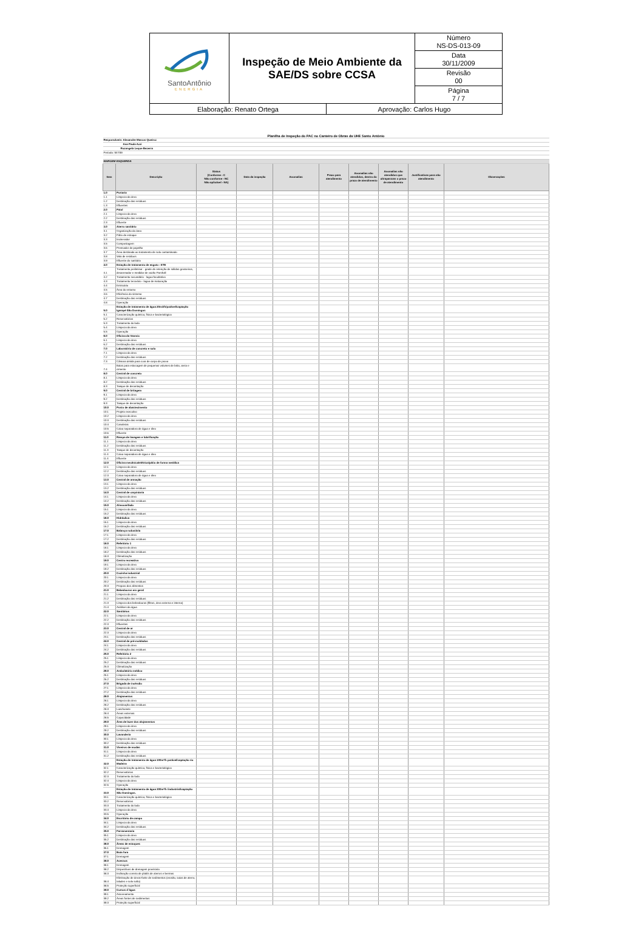| SantoAntônio ENERGIA | Inspeção de Meio Ambiente da SAE/DS sobre CCSA | Número NS-DS-013-09 |
| | | Data 30/11/2009 |
| | | Revisão 00 |
| | | Página 7 / 7 |
| Elaboração: Renato Ortega | Aprovação: Carlos Hugo |
| Planilha de Inspeção do PAC no Canteiro de Obras da UHE Santo Antônio | | | | | | | | | |
| Responsáveis: Alexandre Marcos Queiroz | | | | | | | | | |
| Ana Paula Azzi | | | | | | | | | |
| Rozangela Leque Bezerra | | | | | | | | | |
| Período: SET09 | | | | | | | | | |
| MARGEM ESQUERDA | | | | | | | | | |
| Item | Descrição | Status (Conforme - C Não conforme - NC Não aplicável - NA) | Data da inspeção | Anomalias | Prazo para atendimento | Anomalias não atendidos, dentro do prazo de atendimento | Anomalias não atendidos que ultrapassam o prazo de atendimento | Justificativas para não atendimento | Observações |
| 1.0 | Portaria | | | | | | | | |
| 1.1 | Limpeza da área | | | | | | | | |
| 1.2 | Destinação dos resíduos | | | | | | | | |
| 1.3 | Efluentes | | | | | | | | |
| 2.0 | Paiol | | | | | | | | |
| 2.1 | Limpeza da área | | | | | | | | |
| 2.2 | Destinação dos resíduos | | | | | | | | |
| 2.3 | Efluente | | | | | | | | |
| 3.0 | Aterro sanitário | | | | | | | | |
| 3.1 | Organização da área | | | | | | | | |
| 3.2 | Pátio de estoque | | | | | | | | |
| 3.3 | Incinerador | | | | | | | | |
| 3.5 | Compostagem | | | | | | | | |
| 3.6 | Prensador de papelão | | | | | | | | |
| 3.7 | Área destinada ao tratamento de solo contaminado | | | | | | | | |
| 3.8 | Vala de resíduos | | | | | | | | |
| 3.9 | Efluente do sanitário | | | | | | | | |
| 4.0 | Estação de tratamento de esgoto - ETE | | | | | | | | |
| 4.1 | Tratamento preliminar - grade de retenção de sólidos grosseiros, desarenador e medidor de vazão Parshall | | | | | | | | |
| 4.2 | Tratamento secundário - lagoa facultativa | | | | | | | | |
| 4.3 | Tratamento terceário - lagoa de maturação | | | | | | | | |
| 4.4 | Emissário | | | | | | | | |
| 4.5 | Área do entorno | | | | | | | | |
| 4.6 | Eficiência do sistema | | | | | | | | |
| 4.7 | Destinação dos resíduos | | | | | | | | |
| 4.8 | Operação | | | | | | | | |
| 5.0 | Estação de tratamento de água 20m3/h/potável/captação Igarapé São Domingos | | | | | | | | |
| 5.1 | Caracterização química, física e bacteriológica | | | | | | | | |
| 5.2 | Reservatórios | | | | | | | | |
| 5.3 | Tratamento do lodo | | | | | | | | |
| 5.4 | Limpeza da área | | | | | | | | |
| 5.5 | Operação | | | | | | | | |
| 6.0 | Oficina da Vanmix | | | | | | | | |
| 6.1 | Limpeza da área | | | | | | | | |
| 6.2 | Destinação dos resíduos | | | | | | | | |
| 7.0 | Laboratório de concreto e solo | | | | | | | | |
| 7.1 | Limpeza da área | | | | | | | | |
| 7.2 | Destinação dos resíduos | | | | | | | | |
| 7.3 | Câmara úmida para cura de corpo de prova | | | | | | | | |
| 7.4 | Baias para estocagem de pequenos volumes de brita, areia e cimento | | | | | | | | |
| 8.0 | Central de concreto | | | | | | | | |
| 8.1 | Limpeza da área | | | | | | | | |
| 8.2 | Destinação dos resíduos | | | | | | | | |
| 8.3 | Tanque de decantação | | | | | | | | |
| 9.0 | Central de britagem | | | | | | | | |
| 9.1 | Limpeza da área | | | | | | | | |
| 9.2 | Destinação dos resíduos | | | | | | | | |
| 9.3 | Tanque de decantação | | | | | | | | |
| 10.0 | Posto de abastecimento | | | | | | | | |
| 10.1 | Projeto executivo | | | | | | | | |
| 10.2 | Limpeza da área | | | | | | | | |
| 10.3 | Destinação dos resíduos | | | | | | | | |
| 10.4 | Canaletas | | | | | | | | |
| 10.5 | Caixa separadora de água e óleo | | | | | | | | |
| 10.6 | Efluente | | | | | | | | |
| 11.0 | Rampa de lavagem e lubrificação | | | | | | | | |
| 11.1 | Limpeza da área | | | | | | | | |
| 11.2 | Destinação dos resíduos | | | | | | | | |
| 11.3 | Tanque de decantação | | | | | | | | |
| 11.4 | Caixa separadora de água e óleo | | | | | | | | |
| 11.4 | Efluente | | | | | | | | |
| 12.0 | Oficina mecânica/elétrica/pátio de forma metálica | | | | | | | | |
| 12.1 | Limpeza da área | | | | | | | | |
| 12.2 | Destinação dos resíduos | | | | | | | | |
| 12.3 | Caixa separadora de água e óleo | | | | | | | | |
| 13.0 | Central de armação | | | | | | | | |
| 13.1 | Limpeza da área | | | | | | | | |
| 13.2 | Destinação dos resíduos | | | | | | | | |
| 14.0 | Central de carpintaria | | | | | | | | |
| 14.1 | Limpeza da área | | | | | | | | |
| 14.2 | Destinação dos resíduos | | | | | | | | |
| 15.0 | Almoxarifado | | | | | | | | |
| 15.1 | Limpeza da área | | | | | | | | |
| 15.2 | Destinação dos resíduos | | | | | | | | |
| 16.0 | Hidráulica | | | | | | | | |
| 16.1 | Limpeza da área | | | | | | | | |
| 16.2 | Destinação dos resíduos | | | | | | | | |
| 17.0 | Balança rodoviária | | | | | | | | |
| 17.1 | Limpeza da área | | | | | | | | |
| 17.2 | Destinação dos resíduos | | | | | | | | |
| 18.0 | Refeitório 1 | | | | | | | | |
| 18.1 | Limpeza da área | | | | | | | | |
| 18.2 | Destinação dos resíduos | | | | | | | | |
| 18.3 | Climatização | | | | | | | | |
| 19.0 | Centro recreativo | | | | | | | | |
| 19.1 | Limpeza da área | | | | | | | | |
| 19.2 | Destinação dos resíduos | | | | | | | | |
| 20.0 | Cozinha industrial | | | | | | | | |
| 20.1 | Limpeza da área | | | | | | | | |
| 20.2 | Destinação dos resíduos | | | | | | | | |
| 20.3 | Preparo dos alimentos | | | | | | | | |
| 21.0 | Bebedouros em geral | | | | | | | | |
| 21.1 | Limpeza da área | | | | | | | | |
| 21.2 | Destinação dos resíduos | | | | | | | | |
| 21.3 | Limpeza dos bebedouros (filtros, área externa e interna) | | | | | | | | |
| 21.4 | Análises da água | | | | | | | | |
| 22.0 | Sanitários | | | | | | | | |
| 22.1 | Limpeza da área | | | | | | | | |
| 22.2 | Destinação dos resíduos | | | | | | | | |
| 22.3 | Efluentes | | | | | | | | |
| 23.0 | Central de ar | | | | | | | | |
| 22.3 | Limpeza da área | | | | | | | | |
| 23.1 | Destinação dos resíduos | | | | | | | | |
| 24.0 | Central de pré-moldados | | | | | | | | |
| 24.1 | Limpeza da área | | | | | | | | |
| 24.2 | Destinação dos resíduos | | | | | | | | |
| 25.0 | Refeitório 2 | | | | | | | | |
| 25.1 | Limpeza da área | | | | | | | | |
| 25.2 | Destinação dos resíduos | | | | | | | | |
| 25.3 | Climatização | | | | | | | | |
| 26.0 | Ambulatório médico | | | | | | | | |
| 26.1 | Limpeza da área | | | | | | | | |
| 26.2 | Destinação dos resíduos | | | | | | | | |
| 27.0 | Brigada de incêndio | | | | | | | | |
| 27.1 | Limpeza da área | | | | | | | | |
| 27.2 | Destinação dos resíduos | | | | | | | | |
| 28.0 | Alojamentos | | | | | | | | |
| 28.1 | Limpeza da área | | | | | | | | |
| 28.2 | Destinação dos resíduos | | | | | | | | |
| 28.3 | Lanchonete | | | | | | | | |
| 28.4 | Áreas externas | | | | | | | | |
| 28.5 | Capacidade | | | | | | | | |
| 29.0 | Área de lazer dos alojamentos | | | | | | | | |
| 29.1 | Limpeza da área | | | | | | | | |
| 29.2 | Destinação dos resíduos | | | | | | | | |
| 30.0 | Lavanderia | | | | | | | | |
| 30.1 | Limpeza da área | | | | | | | | |
| 30.2 | Destinação dos resíduos | | | | | | | | |
| 31.0 | Viveiros de mudas | | | | | | | | |
| 31.1 | Limpeza da área | | | | | | | | |
| 31.2 | Destinação dos resíduos | | | | | | | | |
| 32.0 | Estação de tratamento de água 100m³/h potável/captação rio Madeira | | | | | | | | |
| 32.1 | Caracterização química, física e bacteriológica | | | | | | | | |
| 32.2 | Reservatórios | | | | | | | | |
| 32.3 | Tratamento do lodo | | | | | | | | |
| 32.4 | Limpeza da área | | | | | | | | |
| 32.5 | Operação | | | | | | | | |
| 33.0 | Estação de tratamento de água 300m³/h /industrial/captação São Domingos. | | | | | | | | |
| 33.1 | Caracterização química, física e bacteriológica | | | | | | | | |
| 33.2 | Reservatórios | | | | | | | | |
| 33.3 | Tratamento do lodo | | | | | | | | |
| 33.4 | Limpeza da área | | | | | | | | |
| 33.5 | Operação | | | | | | | | |
| 34.0 | Escritório de campo | | | | | | | | |
| 34.1 | Limpeza da área | | | | | | | | |
| 34.2 | Destinação dos resíduos | | | | | | | | |
| 35.0 | Ferramentaria | | | | | | | | |
| 35.1 | Limpeza da área | | | | | | | | |
| 35.2 | Destinação dos resíduos | | | | | | | | |
| 36.0 | Áreas de estoques | | | | | | | | |
| 36.1 | Drenagem | | | | | | | | |
| 37.0 | Bota fora | | | | | | | | |
| 37.1 | Drenagem | | | | | | | | |
| 38.0 | Acessos | | | | | | | | |
| 38.1 | Drenagem | | | | | | | | |
| 38.2 | Dispositivos de drenagem provisória | | | | | | | | |
| 38.3 | Inclinação correta de platôs de aterros e bermas | | | | | | | | |
| 38.4 | Eliminação de áreas-fonte de sedimentos (erosão, saias de aterro, taludes e solo solto) | | | | | | | | |
| 38.5 | Proteção superficial | | | | | | | | |
| 39.0 | Cursos d´água | | | | | | | | |
| 39.1 | Assoreamento | | | | | | | | |
| 39.2 | Áreas fontes de sedimentos | | | | | | | | |
| 39.3 | Proteção superficial | | | | | | | | |